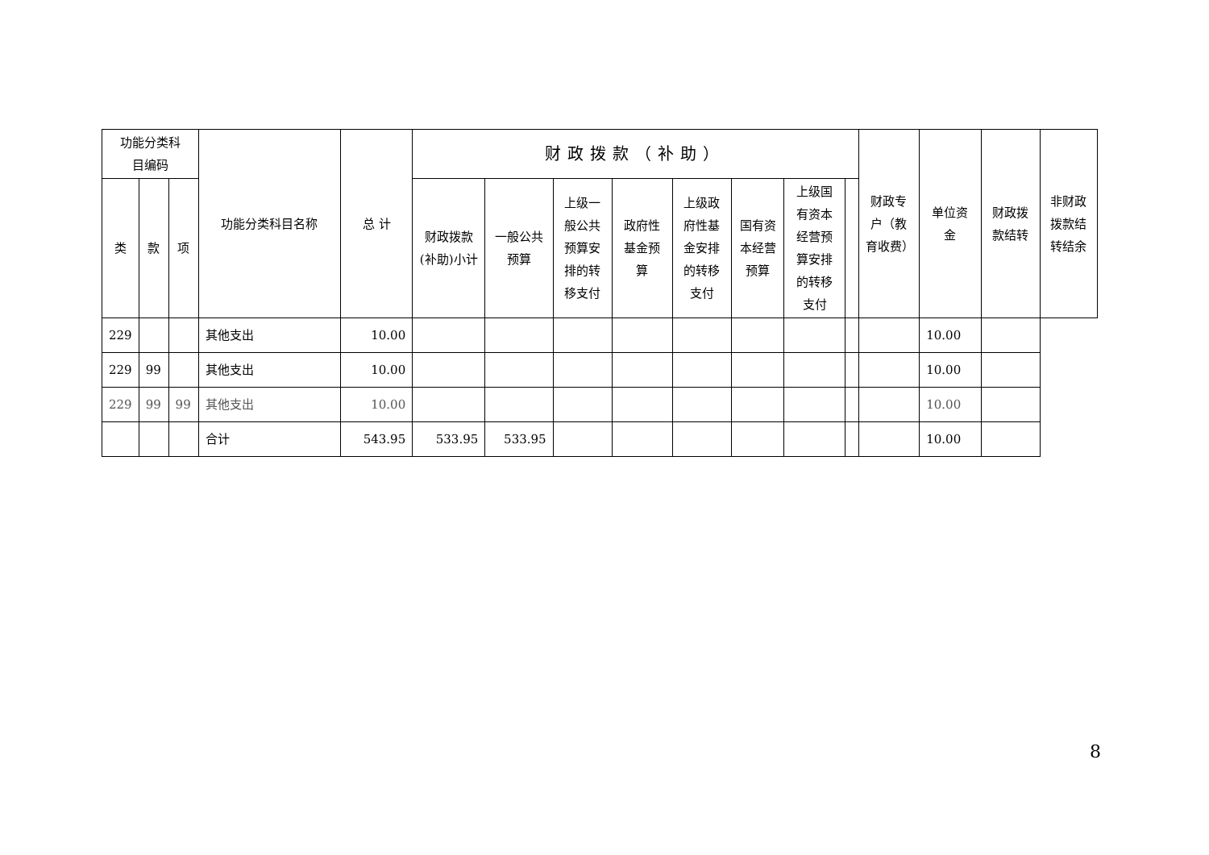| 功能分类科 目编码 | | | 功能分类科目名称 | 总 计 | 财政拨款（补助） | | | | | | | | 财政专户（教育收费） | 单位资金 | 财政拨款结转 | 非财政拨款结转结余 |
| --- | --- | --- | --- | --- | --- | --- | --- | --- | --- | --- | --- | --- | --- | --- | --- | --- |
| 类 | 款 | 项 | | | 财政拨款(补助)小计 | 一般公共预算 | 上级一般公共预算安排的转移支付 | 政府性基金预算 | 上级政府性基金安排的转移支付 | 国有资本经营预算 | 上级国有资本经营预算安排的转移支付 | | | | | |
| 229 | | | 其他支出 | 10.00 | | | | | | | | | | 10.00 | | |
| 229 | 99 | | 其他支出 | 10.00 | | | | | | | | | | 10.00 | | |
| 229 | 99 | 99 | 其他支出 | 10.00 | | | | | | | | | | 10.00 | | |
| | | | 合计 | 543.95 | 533.95 | 533.95 | | | | | | | | 10.00 | | |
8